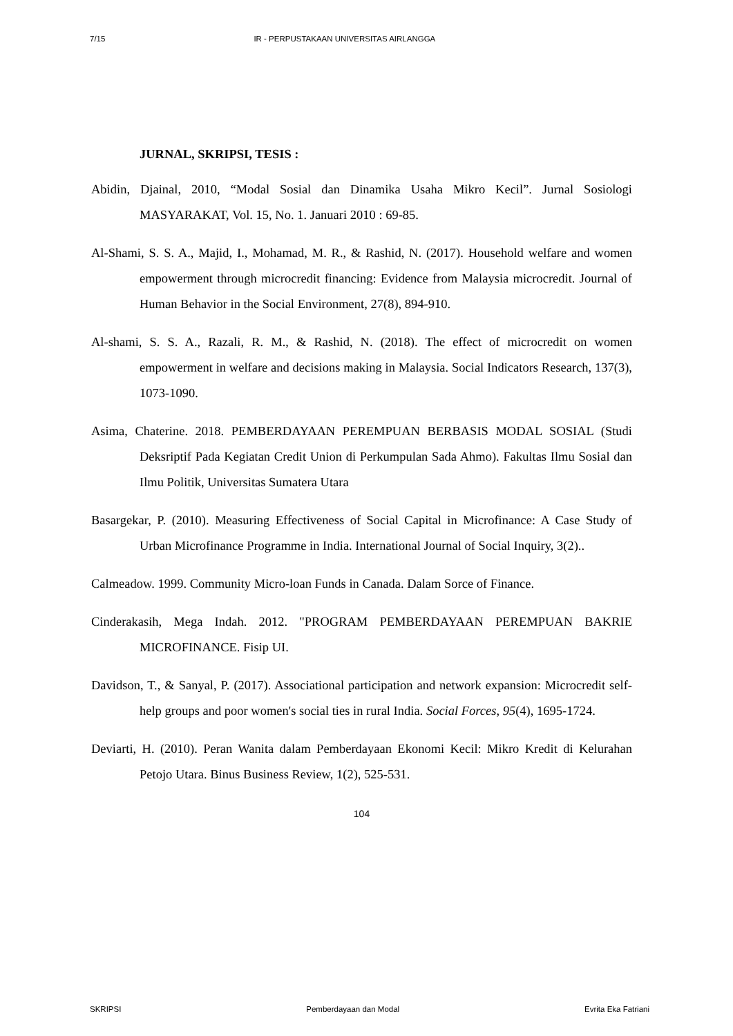7/15 IR - PERPUSTAKAAN UNIVERSITAS AIRLANGGA
JURNAL, SKRIPSI, TESIS :
Abidin, Djainal, 2010, “Modal Sosial dan Dinamika Usaha Mikro Kecil”. Jurnal Sosiologi MASYARAKAT, Vol. 15, No. 1. Januari 2010 : 69-85.
Al-Shami, S. S. A., Majid, I., Mohamad, M. R., & Rashid, N. (2017). Household welfare and women empowerment through microcredit financing: Evidence from Malaysia microcredit. Journal of Human Behavior in the Social Environment, 27(8), 894-910.
Al-shami, S. S. A., Razali, R. M., & Rashid, N. (2018). The effect of microcredit on women empowerment in welfare and decisions making in Malaysia. Social Indicators Research, 137(3), 1073-1090.
Asima, Chaterine. 2018. PEMBERDAYAAN PEREMPUAN BERBASIS MODAL SOSIAL (Studi Deksriptif Pada Kegiatan Credit Union di Perkumpulan Sada Ahmo). Fakultas Ilmu Sosial dan Ilmu Politik, Universitas Sumatera Utara
Basargekar, P. (2010). Measuring Effectiveness of Social Capital in Microfinance: A Case Study of Urban Microfinance Programme in India. International Journal of Social Inquiry, 3(2)..
Calmeadow. 1999. Community Micro-loan Funds in Canada. Dalam Sorce of Finance.
Cinderakasih, Mega Indah. 2012. "PROGRAM PEMBERDAYAAN PEREMPUAN BAKRIE MICROFINANCE. Fisip UI.
Davidson, T., & Sanyal, P. (2017). Associational participation and network expansion: Microcredit self-help groups and poor women's social ties in rural India. Social Forces, 95(4), 1695-1724.
Deviarti, H. (2010). Peran Wanita dalam Pemberdayaan Ekonomi Kecil: Mikro Kredit di Kelurahan Petojo Utara. Binus Business Review, 1(2), 525-531.
104
SKRIPSI Pemberdayaan dan Modal Evrita Eka Fatriani